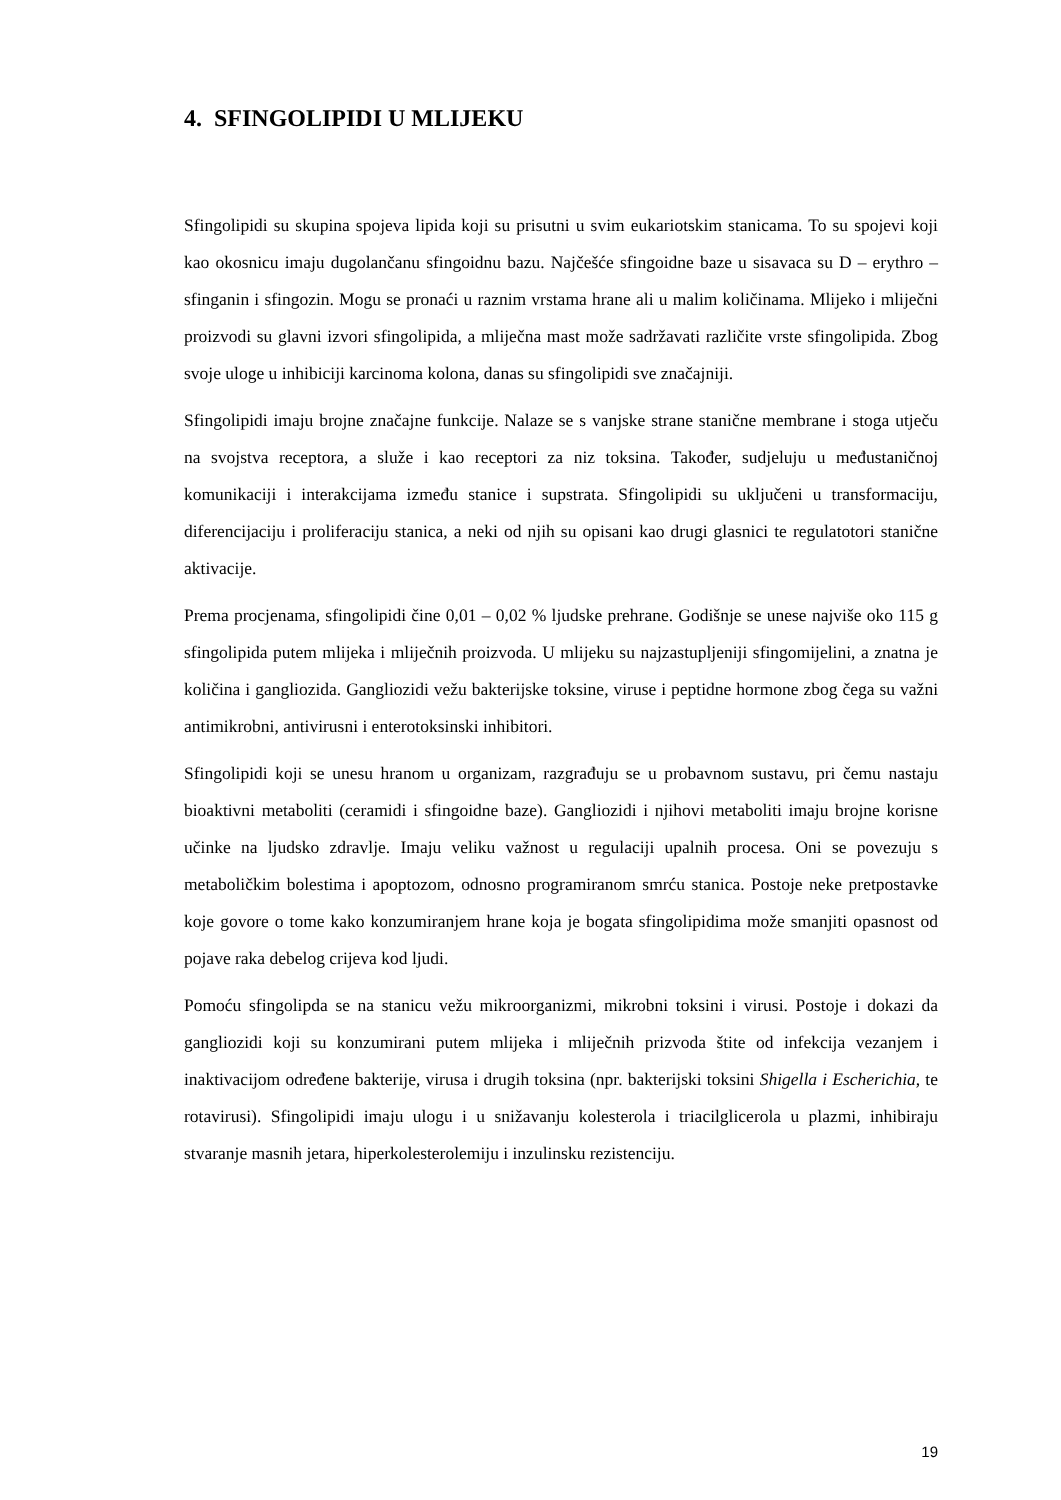4. SFINGOLIPIDI U MLIJEKU
Sfingolipidi su skupina spojeva lipida koji su prisutni u svim eukariotskim stanicama. To su spojevi koji kao okosnicu imaju dugolančanu sfingoidnu bazu. Najčešće sfingoidne baze u sisavaca su D – erythro – sfinganin i sfingozin. Mogu se pronaći u raznim vrstama hrane ali u malim količinama. Mlijeko i mliječni proizvodi su glavni izvori sfingolipida, a mliječna mast može sadržavati različite vrste sfingolipida. Zbog svoje uloge u inhibiciji karcinoma kolona, danas su sfingolipidi sve značajniji.
Sfingolipidi imaju brojne značajne funkcije. Nalaze se s vanjske strane stanične membrane i stoga utječu na svojstva receptora, a služe i kao receptori za niz toksina. Također, sudjeluju u međustaničnoj komunikaciji i interakcijama između stanice i supstrata. Sfingolipidi su uključeni u transformaciju, diferencijaciju i proliferaciju stanica, a neki od njih su opisani kao drugi glasnici te regulatotori stanične aktivacije.
Prema procjenama, sfingolipidi čine 0,01 – 0,02 % ljudske prehrane. Godišnje se unese najviše oko 115 g sfingolipida putem mlijeka i mliječnih proizvoda. U mlijeku su najzastupljeniji sfingomijelini, a znatna je količina i gangliozida. Gangliozidi vežu bakterijske toksine, viruse i peptidne hormone zbog čega su važni antimikrobni, antivirusni i enterotoksinski inhibitori.
Sfingolipidi koji se unesu hranom u organizam, razgrađuju se u probavnom sustavu, pri čemu nastaju bioaktivni metaboliti (ceramidi i sfingoidne baze). Gangliozidi i njihovi metaboliti imaju brojne korisne učinke na ljudsko zdravlje. Imaju veliku važnost u regulaciji upalnih procesa. Oni se povezuju s metaboličkim bolestima i apoptozom, odnosno programiranom smrću stanica. Postoje neke pretpostavke koje govore o tome kako konzumiranjem hrane koja je bogata sfingolipidima može smanjiti opasnost od pojave raka debelog crijeva kod ljudi.
Pomoću sfingolipda se na stanicu vežu mikroorganizmi, mikrobni toksini i virusi. Postoje i dokazi da gangliozidi koji su konzumirani putem mlijeka i mliječnih prizvoda štite od infekcija vezanjem i inaktivacijom određene bakterije, virusa i drugih toksina (npr. bakterijski toksini Shigella i Escherichia, te rotavirusi). Sfingolipidi imaju ulogu i u snižavanju kolesterola i triacilglicerola u plazmi, inhibiraju stvaranje masnih jetara, hiperkolesterolemiju i inzulinsku rezistenciju.
19